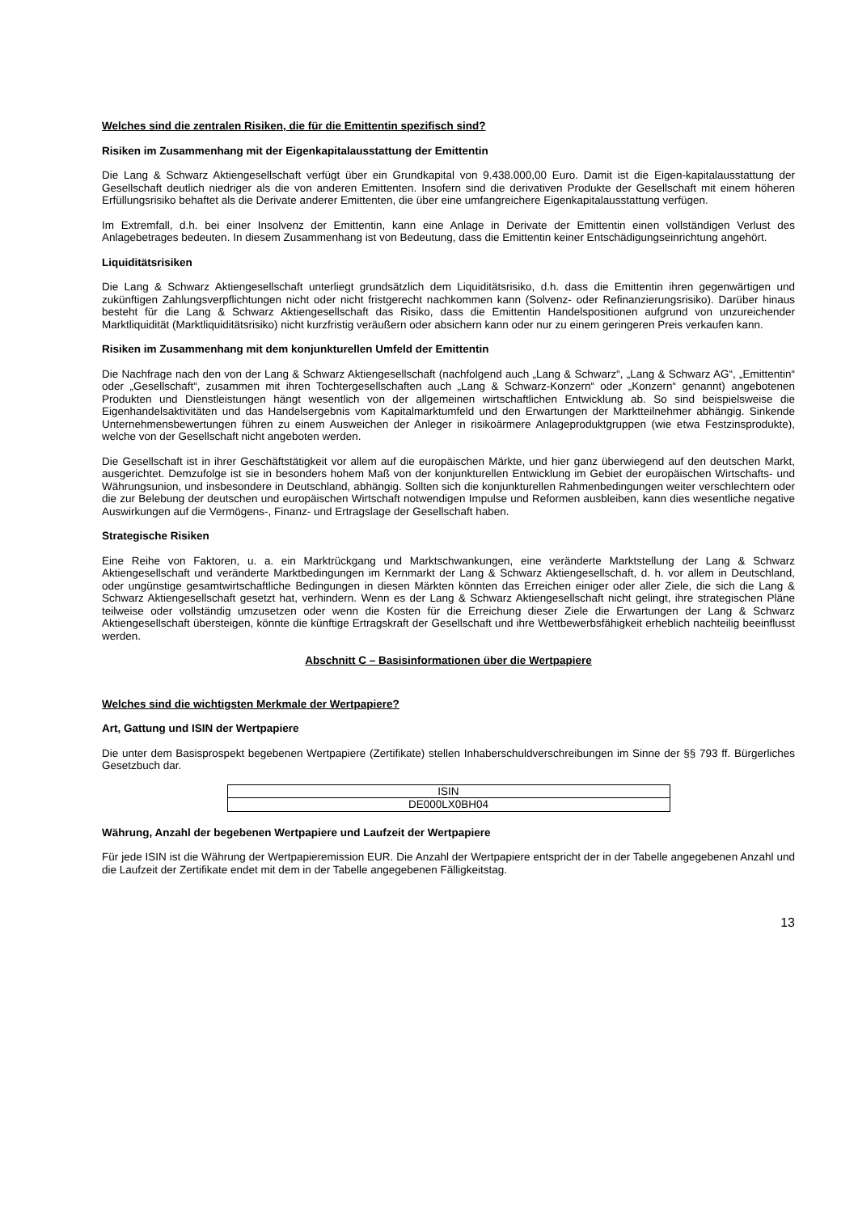Welches sind die zentralen Risiken, die für die Emittentin spezifisch sind?
Risiken im Zusammenhang mit der Eigenkapitalausstattung der Emittentin
Die Lang & Schwarz Aktiengesellschaft verfügt über ein Grundkapital von 9.438.000,00 Euro. Damit ist die Eigen-kapitalausstattung der Gesellschaft deutlich niedriger als die von anderen Emittenten. Insofern sind die derivativen Produkte der Gesellschaft mit einem höheren Erfüllungsrisiko behaftet als die Derivate anderer Emittenten, die über eine umfangreichere Eigenkapitalausstattung verfügen.
Im Extremfall, d.h. bei einer Insolvenz der Emittentin, kann eine Anlage in Derivate der Emittentin einen vollständigen Verlust des Anlagebetrages bedeuten. In diesem Zusammenhang ist von Bedeutung, dass die Emittentin keiner Entschädigungseinrichtung angehört.
Liquiditätsrisiken
Die Lang & Schwarz Aktiengesellschaft unterliegt grundsätzlich dem Liquiditätsrisiko, d.h. dass die Emittentin ihren gegenwärtigen und zukünftigen Zahlungsverpflichtungen nicht oder nicht fristgerecht nachkommen kann (Solvenz- oder Refinanzierungsrisiko). Darüber hinaus besteht für die Lang & Schwarz Aktiengesellschaft das Risiko, dass die Emittentin Handelspositionen aufgrund von unzureichender Marktliquidität (Marktliquiditätsrisiko) nicht kurzfristig veräußern oder absichern kann oder nur zu einem geringeren Preis verkaufen kann.
Risiken im Zusammenhang mit dem konjunkturellen Umfeld der Emittentin
Die Nachfrage nach den von der Lang & Schwarz Aktiengesellschaft (nachfolgend auch „Lang & Schwarz“, „Lang & Schwarz AG“, „Emittentin“ oder „Gesellschaft“, zusammen mit ihren Tochtergesellschaften auch „Lang & Schwarz-Konzern“ oder „Konzern“ genannt) angebotenen Produkten und Dienstleistungen hängt wesentlich von der allgemeinen wirtschaftlichen Entwicklung ab. So sind beispielsweise die Eigenhandelsaktivitäten und das Handelsergebnis vom Kapitalmarktumfeld und den Erwartungen der Marktteilnehmer abhängig. Sinkende Unternehmensbewertungen führen zu einem Ausweichen der Anleger in risikoärmere Anlageproduktgruppen (wie etwa Festzinsprodukte), welche von der Gesellschaft nicht angeboten werden.
Die Gesellschaft ist in ihrer Geschäftstätigkeit vor allem auf die europäischen Märkte, und hier ganz überwiegend auf den deutschen Markt, ausgerichtet. Demzufolge ist sie in besonders hohem Maß von der konjunkturellen Entwicklung im Gebiet der europäischen Wirtschafts- und Währungsunion, und insbesondere in Deutschland, abhängig. Sollten sich die konjunkturellen Rahmenbedingungen weiter verschlechtern oder die zur Belebung der deutschen und europäischen Wirtschaft notwendigen Impulse und Reformen ausbleiben, kann dies wesentliche negative Auswirkungen auf die Vermögens-, Finanz- und Ertragslage der Gesellschaft haben.
Strategische Risiken
Eine Reihe von Faktoren, u. a. ein Marktrückgang und Marktschwankungen, eine veränderte Marktstellung der Lang & Schwarz Aktiengesellschaft und veränderte Marktbedingungen im Kernmarkt der Lang & Schwarz Aktiengesellschaft, d. h. vor allem in Deutschland, oder ungünstige gesamtwirtschaftliche Bedingungen in diesen Märkten könnten das Erreichen einiger oder aller Ziele, die sich die Lang & Schwarz Aktiengesellschaft gesetzt hat, verhindern. Wenn es der Lang & Schwarz Aktiengesellschaft nicht gelingt, ihre strategischen Pläne teilweise oder vollständig umzusetzen oder wenn die Kosten für die Erreichung dieser Ziele die Erwartungen der Lang & Schwarz Aktiengesellschaft übersteigen, könnte die künftige Ertragskraft der Gesellschaft und ihre Wettbewerbsfähigkeit erheblich nachteilig beeinflusst werden.
Abschnitt C – Basisinformationen über die Wertpapiere
Welches sind die wichtigsten Merkmale der Wertpapiere?
Art, Gattung und ISIN der Wertpapiere
Die unter dem Basisprospekt begebenen Wertpapiere (Zertifikate) stellen Inhaberschuldverschreibungen im Sinne der §§ 793 ff. Bürgerliches Gesetzbuch dar.
| ISIN |
| --- |
| DE000LX0BH04 |
Währung, Anzahl der begebenen Wertpapiere und Laufzeit der Wertpapiere
Für jede ISIN ist die Währung der Wertpapieremission EUR. Die Anzahl der Wertpapiere entspricht der in der Tabelle angegebenen Anzahl und die Laufzeit der Zertifikate endet mit dem in der Tabelle angegebenen Fälligkeitstag.
13